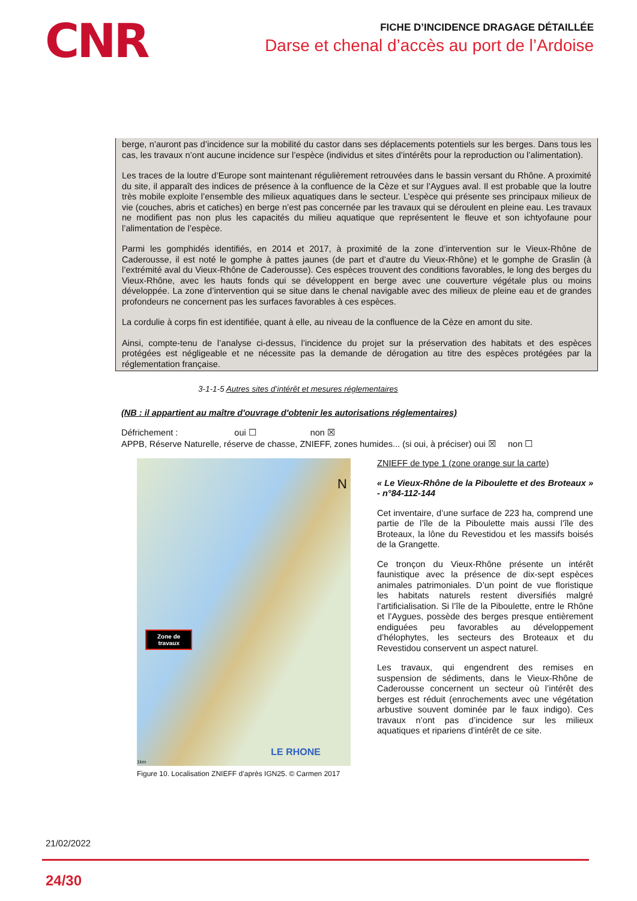CNR
FICHE D’INCIDENCE DRAGAGE DÉTAILLÉE
Darse et chenal d’accès au port de l’Ardoise
berge, n’auront pas d’incidence sur la mobilité du castor dans ses déplacements potentiels sur les berges. Dans tous les cas, les travaux n’ont aucune incidence sur l’espèce (individus et sites d’intérêts pour la reproduction ou l’alimentation).
Les traces de la loutre d’Europe sont maintenant régulièrement retrouvées dans le bassin versant du Rhône. A proximité du site, il apparaît des indices de présence à la confluence de la Cèze et sur l’Aygues aval. Il est probable que la loutre très mobile exploite l’ensemble des milieux aquatiques dans le secteur. L’espèce qui présente ses principaux milieux de vie (couches, abris et catiches) en berge n’est pas concernée par les travaux qui se déroulent en pleine eau. Les travaux ne modifient pas non plus les capacités du milieu aquatique que représentent le fleuve et son ichtyofaune pour l’alimentation de l’espèce.
Parmi les gomphidés identifiés, en 2014 et 2017, à proximité de la zone d’intervention sur le Vieux-Rhône de Caderousse, il est noté le gomphe à pattes jaunes (de part et d’autre du Vieux-Rhône) et le gomphe de Graslin (à l’extrémité aval du Vieux-Rhône de Caderousse). Ces espèces trouvent des conditions favorables, le long des berges du Vieux-Rhône, avec les hauts fonds qui se développent en berge avec une couverture végétale plus ou moins développée. La zone d’intervention qui se situe dans le chenal navigable avec des milieux de pleine eau et de grandes profondeurs ne concernent pas les surfaces favorables à ces espèces.
La cordulie à corps fin est identifiée, quant à elle, au niveau de la confluence de la Cèze en amont du site.
Ainsi, compte-tenu de l’analyse ci-dessus, l’incidence du projet sur la préservation des habitats et des espèces protégées est négligeable et ne nécessite pas la demande de dérogation au titre des espèces protégées par la réglementation française.
3-1-1-5 Autres sites d’intérêt et mesures réglementaires
(NB : il appartient au maître d'ouvrage d'obtenir les autorisations réglementaires)
Défrichement : oui ☐ non ☒
APPB, Réserve Naturelle, réserve de chasse, ZNIEFF, zones humides... (si oui, à préciser) oui ☒ non ☐
N
Zone de
travaux
LE RHONE
1km
Figure 10. Localisation ZNIEFF d’après IGN25. © Carmen 2017
ZNIEFF de type 1 (zone orange sur la carte)
« Le Vieux-Rhône de la Piboulette et des Broteaux » - n°84-112-144
Cet inventaire, d’une surface de 223 ha, comprend une partie de l’île de la Piboulette mais aussi l’île des Broteaux, la lône du Revestidou et les massifs boisés de la Grangette.
Ce tronçon du Vieux-Rhône présente un intérêt faunistique avec la présence de dix-sept espèces animales patrimoniales. D’un point de vue floristique les habitats naturels restent diversifiés malgré l’artificialisation. Si l’île de la Piboulette, entre le Rhône et l’Aygues, possède des berges presque entièrement endiguées peu favorables au développement d’hélophytes, les secteurs des Broteaux et du Revestidou conservent un aspect naturel.
Les travaux, qui engendrent des remises en suspension de sédiments, dans le Vieux-Rhône de Caderousse concernent un secteur où l’intérêt des berges est réduit (enrochements avec une végétation arbustive souvent dominée par le faux indigo). Ces travaux n’ont pas d’incidence sur les milieux aquatiques et ripariens d’intérêt de ce site.
21/02/2022
24/30